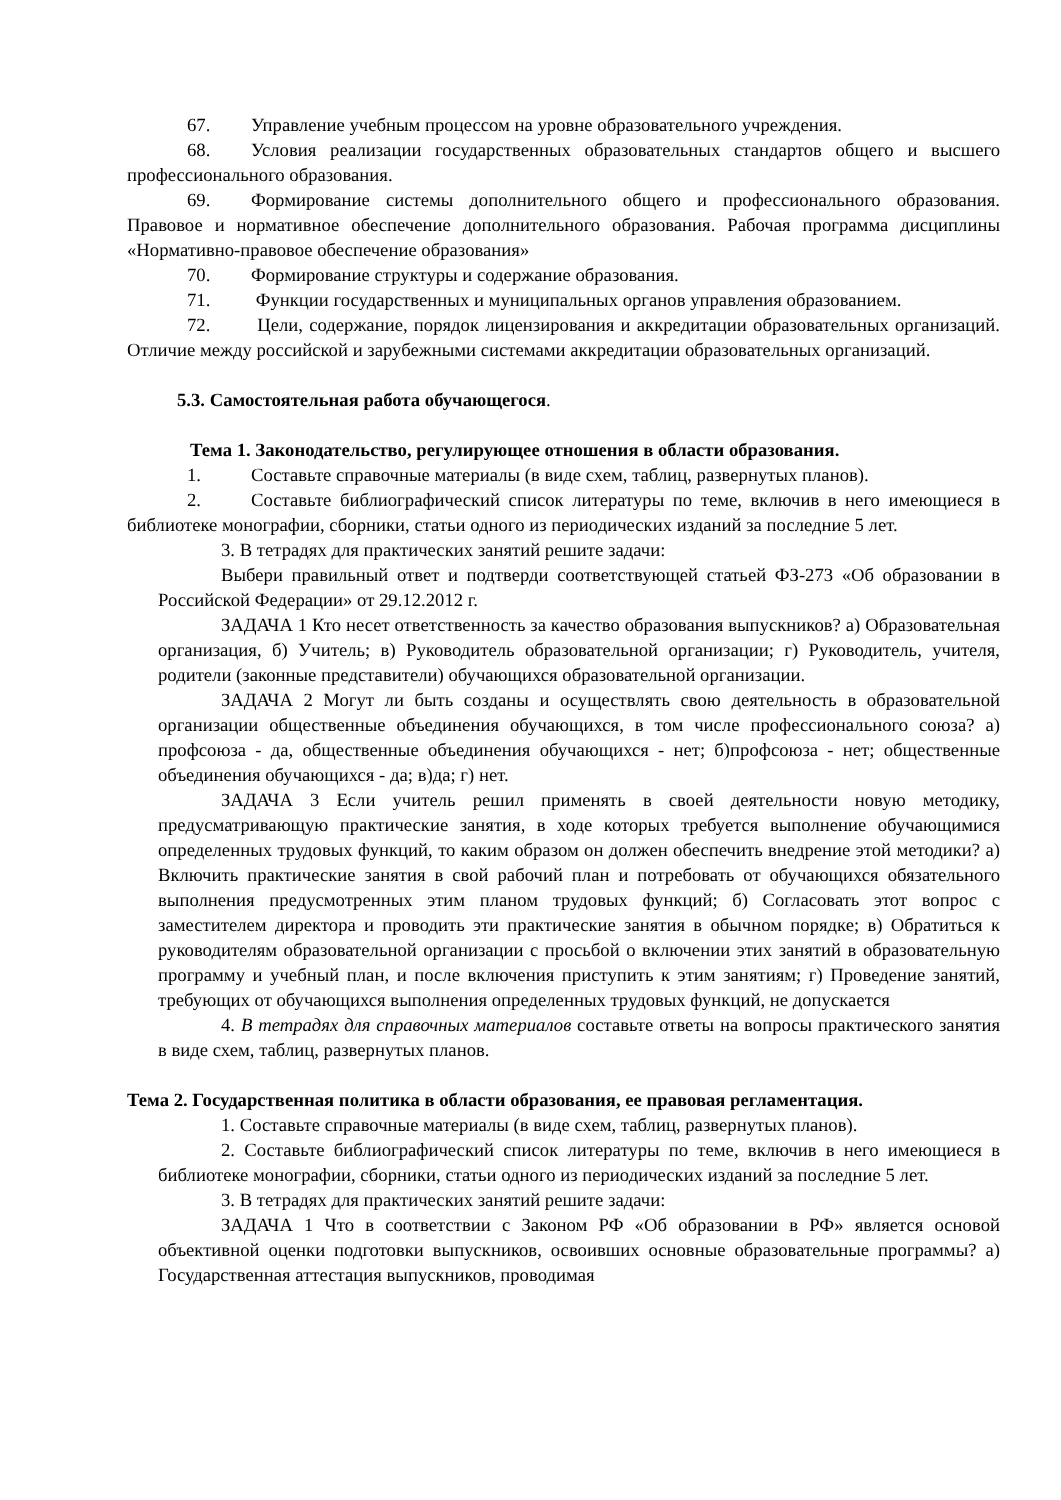67. Управление учебным процессом на уровне образовательного учреждения.
68. Условия реализации государственных образовательных стандартов общего и высшего профессионального образования.
69. Формирование системы дополнительного общего и профессионального образования. Правовое и нормативное обеспечение дополнительного образования. Рабочая программа дисциплины «Нормативно-правовое обеспечение образования»
70. Формирование структуры и содержание образования.
71. Функции государственных и муниципальных органов управления образованием.
72. Цели, содержание, порядок лицензирования и аккредитации образовательных организаций. Отличие между российской и зарубежными системами аккредитации образовательных организаций.
5.3. Самостоятельная работа обучающегося.
Тема 1. Законодательство, регулирующее отношения в области образования.
1. Составьте справочные материалы (в виде схем, таблиц, развернутых планов).
2. Составьте библиографический список литературы по теме, включив в него имеющиеся в библиотеке монографии, сборники, статьи одного из периодических изданий за последние 5 лет.
3. В тетрадях для практических занятий решите задачи:
Выбери правильный ответ и подтверди соответствующей статьей ФЗ-273 «Об образовании в Российской Федерации» от 29.12.2012 г.
ЗАДАЧА 1 Кто несет ответственность за качество образования выпускников? а) Образовательная организация, б) Учитель; в) Руководитель образовательной организации; г) Руководитель, учителя, родители (законные представители) обучающихся образовательной организации.
ЗАДАЧА 2 Могут ли быть созданы и осуществлять свою деятельность в образовательной организации общественные объединения обучающихся, в том числе профессионального союза? а) профсоюза - да, общественные объединения обучающихся - нет; б)профсоюза - нет; общественные объединения обучающихся - да; в)да; г) нет.
ЗАДАЧА 3 Если учитель решил применять в своей деятельности новую методику, предусматривающую практические занятия, в ходе которых требуется выполнение обучающимися определенных трудовых функций, то каким образом он должен обеспечить внедрение этой методики? а) Включить практические занятия в свой рабочий план и потребовать от обучающихся обязательного выполнения предусмотренных этим планом трудовых функций; б) Согласовать этот вопрос с заместителем директора и проводить эти практические занятия в обычном порядке; в) Обратиться к руководителям образовательной организации с просьбой о включении этих занятий в образовательную программу и учебный план, и после включения приступить к этим занятиям; г) Проведение занятий, требующих от обучающихся выполнения определенных трудовых функций, не допускается
4. В тетрадях для справочных материалов составьте ответы на вопросы практического занятия в виде схем, таблиц, развернутых планов.
Тема 2. Государственная политика в области образования, ее правовая регламентация.
1. Составьте справочные материалы (в виде схем, таблиц, развернутых планов).
2. Составьте библиографический список литературы по теме, включив в него имеющиеся в библиотеке монографии, сборники, статьи одного из периодических изданий за последние 5 лет.
3. В тетрадях для практических занятий решите задачи:
ЗАДАЧА 1 Что в соответствии с Законом РФ «Об образовании в РФ» является основой объективной оценки подготовки выпускников, освоивших основные образовательные программы? а) Государственная аттестация выпускников, проводимая